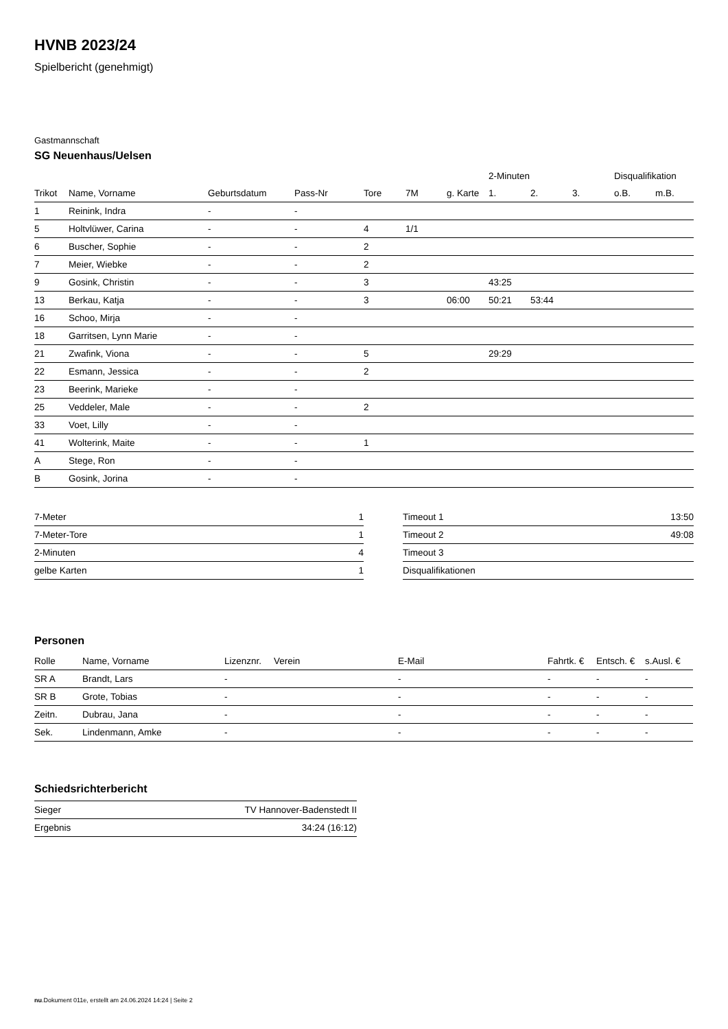HVNB 2023/24
Spielbericht (genehmigt)
Gastmannschaft
SG Neuenhaus/Uelsen
| | | | | | | | 2-Minuten | | | Disqualifikation | |
| --- | --- | --- | --- | --- | --- | --- | --- | --- | --- | --- | --- |
| Trikot | Name, Vorname | Geburtsdatum | Pass-Nr | Tore | 7M | g. Karte | 1. | 2. | 3. | o.B. | m.B. |
| 1 | Reinink, Indra | - | - | | | | | | | | |
| 5 | Holtvlüwer, Carina | - | - | 4 | 1/1 | | | | | | |
| 6 | Buscher, Sophie | - | - | 2 | | | | | | | |
| 7 | Meier, Wiebke | - | - | 2 | | | | | | | |
| 9 | Gosink, Christin | - | - | 3 | | | 43:25 | | | | |
| 13 | Berkau, Katja | - | - | 3 | | 06:00 | 50:21 | 53:44 | | | |
| 16 | Schoo, Mirja | - | - | | | | | | | | |
| 18 | Garritsen, Lynn Marie | - | - | | | | | | | | |
| 21 | Zwafink, Viona | - | - | 5 | | | 29:29 | | | | |
| 22 | Esmann, Jessica | - | - | 2 | | | | | | | |
| 23 | Beerink, Marieke | - | - | | | | | | | | |
| 25 | Veddeler, Male | - | - | 2 | | | | | | | |
| 33 | Voet, Lilly | - | - | | | | | | | | |
| 41 | Wolterink, Maite | - | - | 1 | | | | | | | |
| A | Stege, Ron | - | - | | | | | | | | |
| B | Gosink, Jorina | - | - | | | | | | | | |
| 7-Meter | 1 |
| 7-Meter-Tore | 1 |
| 2-Minuten | 4 |
| gelbe Karten | 1 |
| Timeout 1 | 13:50 |
| Timeout 2 | 49:08 |
| Timeout 3 | |
| Disqualifikationen | |
Personen
| Rolle | Name, Vorname | Lizenznr. | Verein | E-Mail | Fahrtk. € | Entsch. € | s.Ausl. € |
| --- | --- | --- | --- | --- | --- | --- | --- |
| SR A | Brandt, Lars | - | | - | - | - | - |
| SR B | Grote, Tobias | - | | - | - | - | - |
| Zeitn. | Dubrau, Jana | - | | - | - | - | - |
| Sek. | Lindenmann, Amke | - | | - | - | - | - |
Schiedsrichterbericht
| Sieger | TV Hannover-Badenstedt II |
| Ergebnis | 34:24 (16:12) |
nu.Dokument 011e, erstellt am 24.06.2024 14:24 | Seite 2